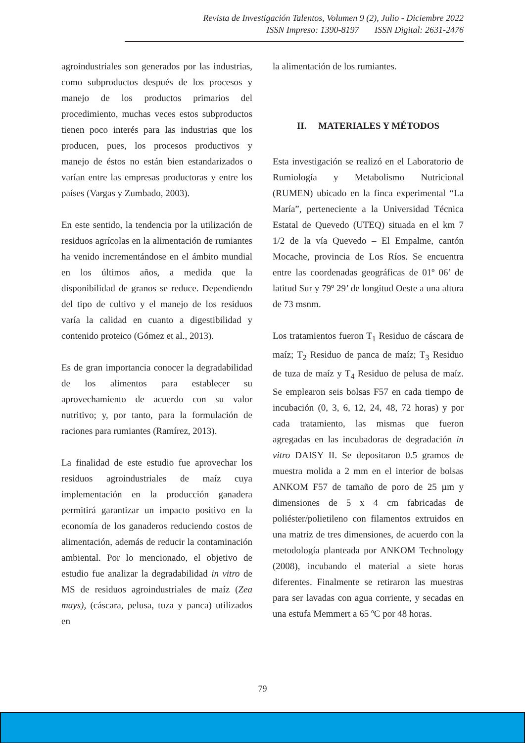Revista de Investigación Talentos, Volumen 9 (2), Julio - Diciembre 2022
ISSN Impreso: 1390-8197 ISSN Digital: 2631-2476
agroindustriales son generados por las industrias, como subproductos después de los procesos y manejo de los productos primarios del procedimiento, muchas veces estos subproductos tienen poco interés para las industrias que los producen, pues, los procesos productivos y manejo de éstos no están bien estandarizados o varían entre las empresas productoras y entre los países (Vargas y Zumbado, 2003).
En este sentido, la tendencia por la utilización de residuos agrícolas en la alimentación de rumiantes ha venido incrementándose en el ámbito mundial en los últimos años, a medida que la disponibilidad de granos se reduce. Dependiendo del tipo de cultivo y el manejo de los residuos varía la calidad en cuanto a digestibilidad y contenido proteico (Gómez et al., 2013).
Es de gran importancia conocer la degradabilidad de los alimentos para establecer su aprovechamiento de acuerdo con su valor nutritivo; y, por tanto, para la formulación de raciones para rumiantes (Ramírez, 2013).
La finalidad de este estudio fue aprovechar los residuos agroindustriales de maíz cuya implementación en la producción ganadera permitirá garantizar un impacto positivo en la economía de los ganaderos reduciendo costos de alimentación, además de reducir la contaminación ambiental. Por lo mencionado, el objetivo de estudio fue analizar la degradabilidad in vitro de MS de residuos agroindustriales de maíz (Zea mays), (cáscara, pelusa, tuza y panca) utilizados en
la alimentación de los rumiantes.
II. MATERIALES Y MÉTODOS
Esta investigación se realizó en el Laboratorio de Rumiología y Metabolismo Nutricional (RUMEN) ubicado en la finca experimental “La María”, perteneciente a la Universidad Técnica Estatal de Quevedo (UTEQ) situada en el km 7 1/2 de la vía Quevedo – El Empalme, cantón Mocache, provincia de Los Ríos. Se encuentra entre las coordenadas geográficas de 01º 06’ de latitud Sur y 79º 29’ de longitud Oeste a una altura de 73 msnm.
Los tratamientos fueron T<sub>1</sub> Residuo de cáscara de maíz; T<sub>2</sub> Residuo de panca de maíz; T<sub>3</sub> Residuo de tuza de maíz y T<sub>4</sub> Residuo de pelusa de maíz. Se emplearon seis bolsas F57 en cada tiempo de incubación (0, 3, 6, 12, 24, 48, 72 horas) y por cada tratamiento, las mismas que fueron agregadas en las incubadoras de degradación in vitro DAISY II. Se depositaron 0.5 gramos de muestra molida a 2 mm en el interior de bolsas ANKOM F57 de tamaño de poro de 25 µm y dimensiones de 5 x 4 cm fabricadas de poliéster/polietileno con filamentos extruidos en una matriz de tres dimensiones, de acuerdo con la metodología planteada por ANKOM Technology (2008), incubando el material a siete horas diferentes. Finalmente se retiraron las muestras para ser lavadas con agua corriente, y secadas en una estufa Memmert a 65 ºC por 48 horas.
79